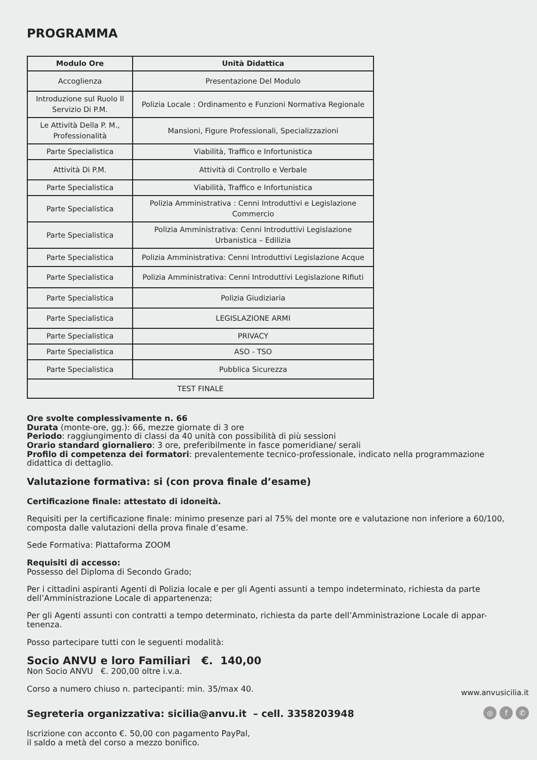PROGRAMMA
| Modulo Ore | Unità Didattica |
| --- | --- |
| Accoglienza | Presentazione Del Modulo |
| Introduzione sul Ruolo Il Servizio Di P.M. | Polizia Locale : Ordinamento e Funzioni Normativa Regionale |
| Le Attività Della P. M., Professionalità | Mansioni, Figure Professionali, Specializzazioni |
| Parte Specialistica | Viabilità, Traffico e Infortunistica |
| Attività Di P.M. | Attività di Controllo e Verbale |
| Parte Specialistica | Viabilità, Traffico e Infortunistica |
| Parte Specialistica | Polizia Amministrativa : Cenni Introduttivi e Legislazione Commercio |
| Parte Specialistica | Polizia Amministrativa: Cenni Introduttivi Legislazione Urbanistica – Edilizia |
| Parte Specialistica | Polizia Amministrativa: Cenni Introduttivi Legislazione Acque |
| Parte Specialistica | Polizia Amministrativa: Cenni Introduttivi Legislazione Rifiuti |
| Parte Specialistica | Polizia Giudiziaria |
| Parte Specialistica | LEGISLAZIONE ARMI |
| Parte Specialistica | PRIVACY |
| Parte Specialistica | ASO - TSO |
| Parte Specialistica | Pubblica Sicurezza |
| TEST FINALE | |
Ore svolte complessivamente n. 66
Durata (monte-ore, gg.): 66, mezze giornate di 3 ore
Periodo: raggiungimento di classi da 40 unità con possibilità di più sessioni
Orario standard giornaliero: 3 ore, preferibilmente in fasce pomeridiane/ serali
Profilo di competenza dei formatori: prevalentemente tecnico-professionale, indicato nella programmazione didattica di dettaglio.
Valutazione formativa: si (con prova finale d’esame)
Certificazione finale: attestato di idoneità.
Requisiti per la certificazione finale: minimo presenze pari al 75% del monte ore e valutazione non inferiore a 60/100, composta dalle valutazioni della prova finale d’esame.
Sede Formativa: Piattaforma ZOOM
Requisiti di accesso:
Possesso del Diploma di Secondo Grado;
Per i cittadini aspiranti Agenti di Polizia locale e per gli Agenti assunti a tempo indeterminato, richiesta da parte dell’Amministrazione Locale di appartenenza;
Per gli Agenti assunti con contratti a tempo determinato, richiesta da parte dell’Amministrazione Locale di appar-tenenza.
Posso partecipare tutti con le seguenti modalità:
Socio ANVU e loro Familiari €. 140,00
Non Socio ANVU €. 200,00 oltre i.v.a.
Corso a numero chiuso n. partecipanti: min. 35/max 40.
Segreteria organizzativa: sicilia@anvu.it – cell. 3358203948
Iscrizione con acconto €. 50,00 con pagamento PayPal,
il saldo a metà del corso a mezzo bonifico.
www.anvusicilia.it
◎ f ✆